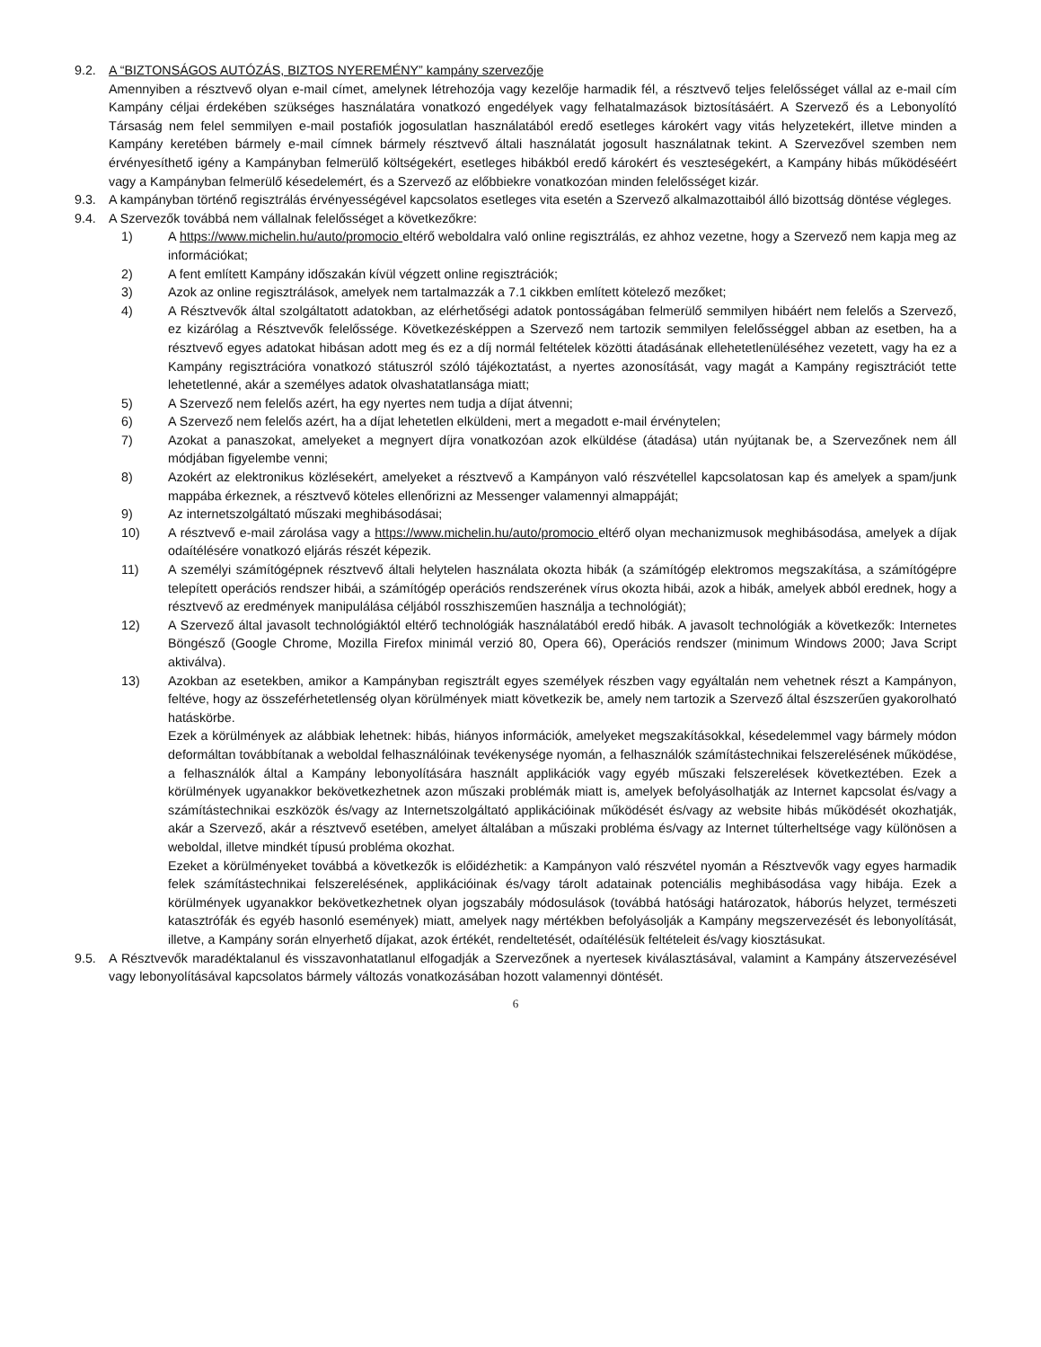9.2. A “BIZTONSÁGOS AUTÓZÁS, BIZTOS NYEREMÉNY” kampány szervezője
Amennyiben a résztvevő olyan e-mail címet, amelynek létrehozója vagy kezelője harmadik fél, a résztvevő teljes felelősséget vállal az e-mail cím Kampány céljai érdekében szükséges használatára vonatkozó engedélyek vagy felhatalmazások biztosításáért. A Szervező és a Lebonyolító Társaság nem felel semmilyen e-mail postafiók jogosulatlan használatából eredő esetleges károkért vagy vitás helyzetekért, illetve minden a Kampány keretében bármely e-mail címnek bármely résztvevő általi használatát jogosult használatnak tekint. A Szervezővel szemben nem érvényesíthető igény a Kampányban felmerülő költségekért, esetleges hibákból eredő károkért és veszteségekért, a Kampány hibás működéséért vagy a Kampányban felmerülő késedelemért, és a Szervező az előbbiekre vonatkozóan minden felelősséget kizár.
9.3. A kampányban történő regisztrálás érvényességével kapcsolatos esetleges vita esetén a Szervező alkalmazottaiból álló bizottság döntése végleges.
9.4. A Szervezők továbbá nem vállalnak felelősséget a következőkre:
1) A https://www.michelin.hu/auto/promocio eltérő weboldalra való online regisztrálás, ez ahhoz vezetne, hogy a Szervező nem kapja meg az információkat;
2) A fent említett Kampány időszakán kívül végzett online regisztrációk;
3) Azok az online regisztrálások, amelyek nem tartalmazzák a 7.1 cikkben említett kötelező mezőket;
4) A Résztvevők által szolgáltatott adatokban, az elérhetőségi adatok pontosságában felmerülő semmilyen hibáért nem felelős a Szervező, ez kizárólag a Résztvevők felelőssége. Következésképpen a Szervező nem tartozik semmilyen felelősséggel abban az esetben, ha a résztvevő egyes adatokat hibásan adott meg és ez a díj normál feltételek közötti átadásának ellehetetlenüléséhez vezetett, vagy ha ez a Kampány regisztrációra vonatkozó státuszról szóló tájékoztatást, a nyertes azonosítását, vagy magát a Kampány regisztrációt tette lehetetlenné, akár a személyes adatok olvashatatlansága miatt;
5) A Szervező nem felelős azért, ha egy nyertes nem tudja a díjat átvenni;
6) A Szervező nem felelős azért, ha a díjat lehetetlen elküldeni, mert a megadott e-mail érvénytelen;
7) Azokat a panaszokat, amelyeket a megnyert díjra vonatkozóan azok elküldése (átadása) után nyújtanak be, a Szervezőnek nem áll módjában figyelembe venni;
8) Azokért az elektronikus közlésekért, amelyeket a résztvevő a Kampányon való részvétellel kapcsolatosan kap és amelyek a spam/junk mappába érkeznek, a résztvevő köteles ellenőrizni az Messenger valamennyi almappáját;
9) Az internetszolgáltató műszaki meghibásodásai;
10) A résztvevő e-mail zárolása vagy a https://www.michelin.hu/auto/promocio eltérő olyan mechanizmusok meghibásodása, amelyek a díjak odaítélésére vonatkozó eljárás részét képezik.
11) A személyi számítógépnek résztvevő általi helytelen használata okozta hibák (a számítógép elektromos megszakítása, a számítógépre telepített operációs rendszer hibái, a számítógép operációs rendszerének vírus okozta hibái, azok a hibák, amelyek abból erednek, hogy a résztvevő az eredmények manipulálása céljából rosszhiszeműen használja a technológiát);
12) A Szervező által javasolt technológiáktól eltérő technológiák használatából eredő hibák. A javasolt technológiák a következők: Internetes Böngésző (Google Chrome, Mozilla Firefox minimál verzió 80, Opera 66), Operációs rendszer (minimum Windows 2000; Java Script aktiválva).
13) Azokban az esetekben, amikor a Kampányban regisztrált egyes személyek részben vagy egyáltalán nem vehetnek részt a Kampányon, feltéve, hogy az összeférhetetlenség olyan körülmények miatt következik be, amely nem tartozik a Szervező által észszerűen gyakorolható hatáskörbe.
Ezek a körülmények az alábbiak lehetnek: hibás, hiányos információk, amelyeket megszakításokkal, késedelemmel vagy bármely módon deformáltan továbbítanak a weboldal felhasználóinak tevékenysége nyomán, a felhasználók számítástechnikai felszerelésének működése, a felhasználók által a Kampány lebonyolítására használt applikációk vagy egyéb műszaki felszerelések következtében. Ezek a körülmények ugyanakkor bekövetkezhetnek azon műszaki problémák miatt is, amelyek befolyásolhatják az Internet kapcsolat és/vagy a számítástechnikai eszközök és/vagy az Internetszolgáltató applikációinak működését és/vagy az website hibás működését okozhatják, akár a Szervező, akár a résztvevő esetében, amelyet általában a műszaki probléma és/vagy az Internet túlterheltsége vagy különösen a weboldal, illetve mindkét típusú probléma okozhat.
Ezeket a körülményeket továbbá a következők is előidézhetik: a Kampányon való részvétel nyomán a Résztvevők vagy egyes harmadik felek számítástechnikai felszerelésének, applikációinak és/vagy tárolt adatainak potenciális meghibásodása vagy hibája. Ezek a körülmények ugyanakkor bekövetkezhetnek olyan jogszabály módosulások (továbbá hatósági határozatok, háborús helyzet, természeti katasztrófák és egyéb hasonló események) miatt, amelyek nagy mértékben befolyásolják a Kampány megszervezését és lebonyolítását, illetve, a Kampány során elnyerhető díjakat, azok értékét, rendeltetését, odaítélésük feltételeit és/vagy kiosztásukat.
9.5. A Résztvevők maradéktalanul és visszavonhatatlanul elfogadják a Szervezőnek a nyertesek kiválasztásával, valamint a Kampány átszervezésével vagy lebonyolításával kapcsolatos bármely változás vonatkozásában hozott valamennyi döntését.
6